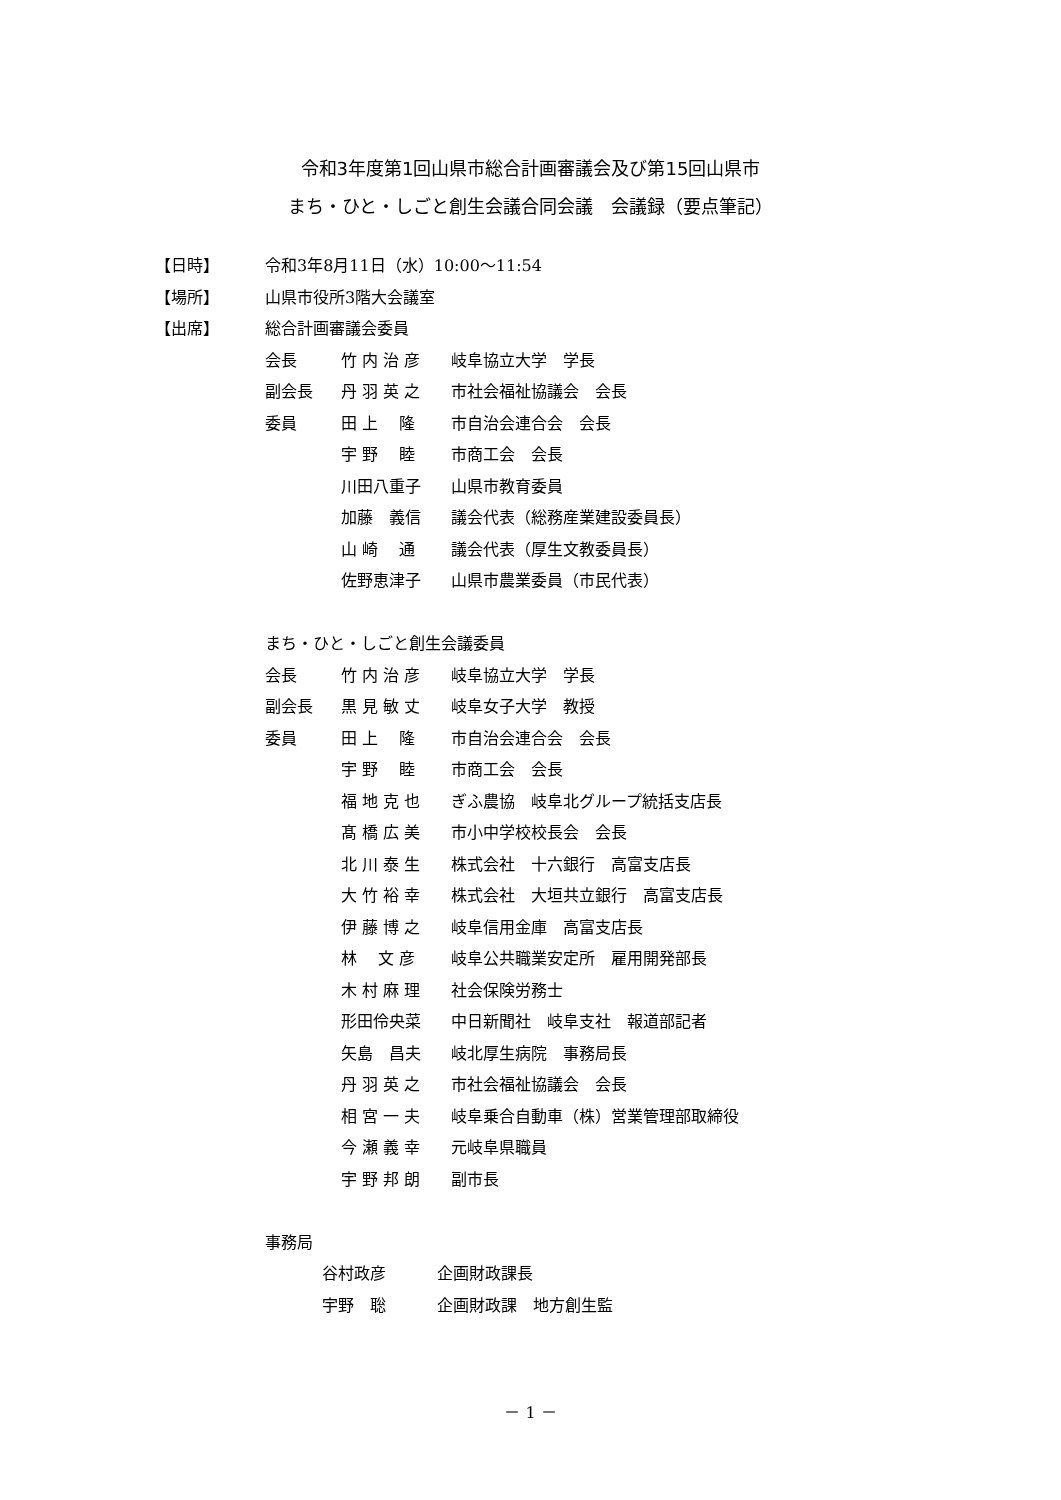令和3年度第1回山県市総合計画審議会及び第15回山県市
まち・ひと・しごと創生会議合同会議　会議録（要点筆記）
【日時】 令和3年8月11日（水）10:00～11:54
【場所】 山県市役所3階大会議室
【出席】 総合計画審議会委員
会長 竹 内 治 彦 岐阜協立大学　学長
副会長 丹 羽 英 之 市社会福祉協議会　会長
委員 田 上　 隆 市自治会連合会　会長
宇 野　 睦 市商工会　会長
川田八重子 山県市教育委員
加藤　義信 議会代表（総務産業建設委員長）
山 崎　 通 議会代表（厚生文教委員長）
佐野恵津子 山県市農業委員（市民代表）
まち・ひと・しごと創生会議委員
会長 竹 内 治 彦 岐阜協立大学　学長
副会長 黒 見 敏 丈 岐阜女子大学　教授
委員 田 上　 隆 市自治会連合会　会長
宇 野　 睦 市商工会　会長
福 地 克 也 ぎふ農協　岐阜北グループ統括支店長
髙 橋 広 美 市小中学校校長会　会長
北 川 泰 生 株式会社　十六銀行　高富支店長
大 竹 裕 幸 株式会社　大垣共立銀行　高富支店長
伊 藤 博 之 岐阜信用金庫　高富支店長
林　 文 彦 岐阜公共職業安定所　雇用開発部長
木 村 麻 理 社会保険労務士
形田伶央菜 中日新聞社　岐阜支社　報道部記者
矢島　昌夫 岐北厚生病院　事務局長
丹 羽 英 之 市社会福祉協議会　会長
相 宮 一 夫 岐阜乗合自動車（株）営業管理部取締役
今 瀬 義 幸 元岐阜県職員
宇 野 邦 朗 副市長
事務局
谷村政彦 企画財政課長
宇野　聡 企画財政課　地方創生監
－ 1 －